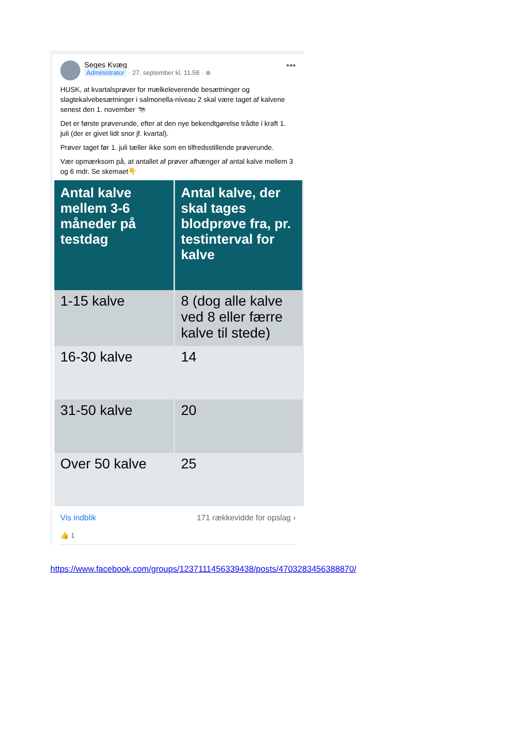Seges Kvæg
Administrator · 27. september kl. 11.58 · ⊕
•••
HUSK, at kvartalsprøver for mælkeleverende besætninger og slagtekalvebesætninger i salmonella-niveau 2 skal være taget af kalvene senest den 1. november 🐄
Det er første prøverunde, efter at den nye bekendtgørelse trådte i kraft 1. juli (der er givet lidt snor jf. kvartal).
Prøver taget før 1. juli tæller ikke som en tilfredsstillende prøverunde.
Vær opmærksom på, at antallet af prøver afhænger af antal kalve mellem 3 og 6 mdr. Se skemaet👇
| Antal kalve mellem 3-6 måneder på testdag | Antal kalve, der skal tages blodprøve fra, pr. testinterval for kalve |
| --- | --- |
| 1-15 kalve | 8 (dog alle kalve ved 8 eller færre kalve til stede) |
| 16-30 kalve | 14 |
| 31-50 kalve | 20 |
| Over 50 kalve | 25 |
Vis indblik 171 rækkevidde for opslag ›
👍 1
https://www.facebook.com/groups/1237111456339438/posts/4703283456388870/